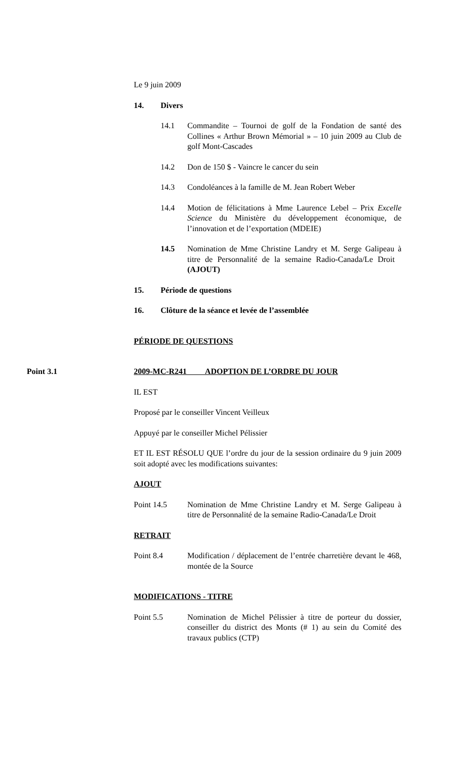Le 9 juin 2009
14. Divers
14.1 Commandite – Tournoi de golf de la Fondation de santé des Collines « Arthur Brown Mémorial » – 10 juin 2009 au Club de golf Mont-Cascades
14.2 Don de 150 $ - Vaincre le cancer du sein
14.3 Condoléances à la famille de M. Jean Robert Weber
14.4 Motion de félicitations à Mme Laurence Lebel – Prix Excelle Science du Ministère du développement économique, de l’innovation et de l’exportation (MDEIE)
14.5 Nomination de Mme Christine Landry et M. Serge Galipeau à titre de Personnalité de la semaine Radio-Canada/Le Droit (AJOUT)
15. Période de questions
16. Clôture de la séance et levée de l’assemblée
PÉRIODE DE QUESTIONS
Point 3.1
2009-MC-R241 ADOPTION DE L’ORDRE DU JOUR
IL EST
Proposé par le conseiller Vincent Veilleux
Appuyé par le conseiller Michel Pélissier
ET IL EST RÉSOLU QUE l’ordre du jour de la session ordinaire du 9 juin 2009 soit adopté avec les modifications suivantes:
AJOUT
Point 14.5 Nomination de Mme Christine Landry et M. Serge Galipeau à titre de Personnalité de la semaine Radio-Canada/Le Droit
RETRAIT
Point 8.4 Modification / déplacement de l’entrée charretière devant le 468, montée de la Source
MODIFICATIONS - TITRE
Point 5.5 Nomination de Michel Pélissier à titre de porteur du dossier, conseiller du district des Monts (# 1) au sein du Comité des travaux publics (CTP)